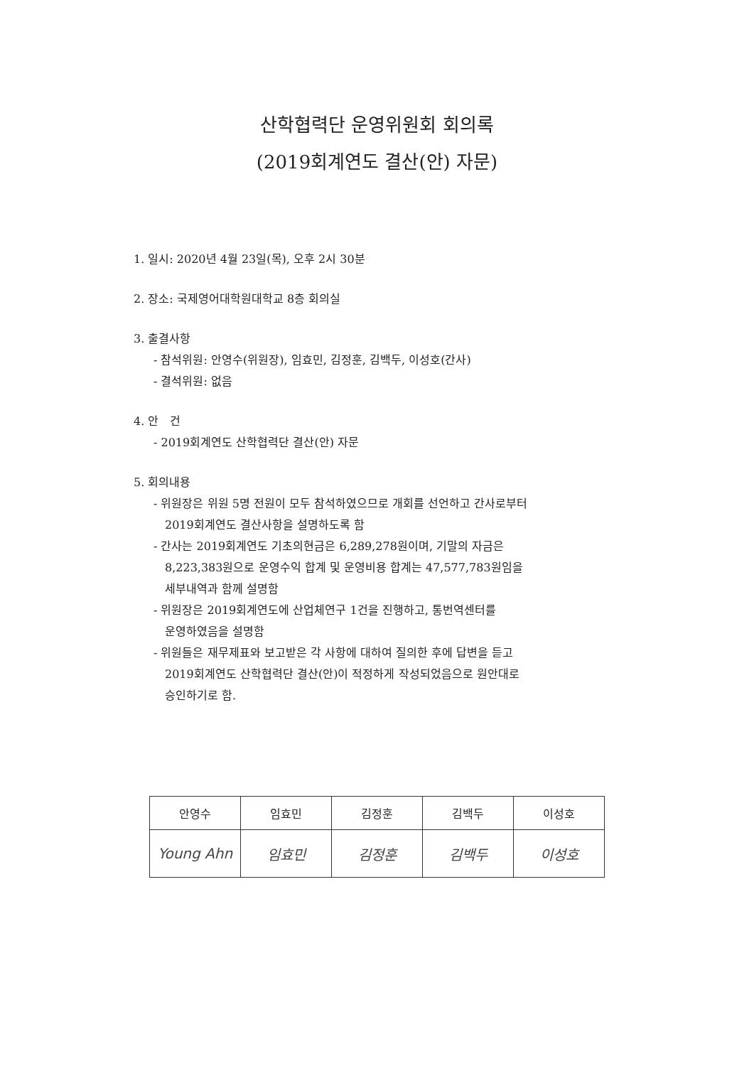산학협력단 운영위원회 회의록
(2019회계연도 결산(안) 자문)
1. 일시: 2020년 4월 23일(목), 오후 2시 30분
2. 장소: 국제영어대학원대학교 8층 회의실
3. 출결사항
- 참석위원: 안영수(위원장), 임효민, 김정훈, 김백두, 이성호(간사)
- 결석위원: 없음
4. 안 건
- 2019회계연도 산학협력단 결산(안) 자문
5. 회의내용
- 위원장은 위원 5명 전원이 모두 참석하였으므로 개회를 선언하고 간사로부터
2019회계연도 결산사항을 설명하도록 함
- 간사는 2019회계연도 기초의현금은 6,289,278원이며, 기말의 자금은
8,223,383원으로 운영수익 합계 및 운영비용 합계는 47,577,783원임을
세부내역과 함께 설명함
- 위원장은 2019회계연도에 산업체연구 1건을 진행하고, 통번역센터를
운영하였음을 설명함
- 위원들은 재무제표와 보고받은 각 사항에 대하여 질의한 후에 답변을 듣고
2019회계연도 산학협력단 결산(안)이 적정하게 작성되었음으로 원안대로
승인하기로 함.
| 안영수 | 임효민 | 김정훈 | 김백두 | 이성호 |
| --- | --- | --- | --- | --- |
| Young Ahn | 임효민 | 김정훈 | 김백두 | 이성호 |